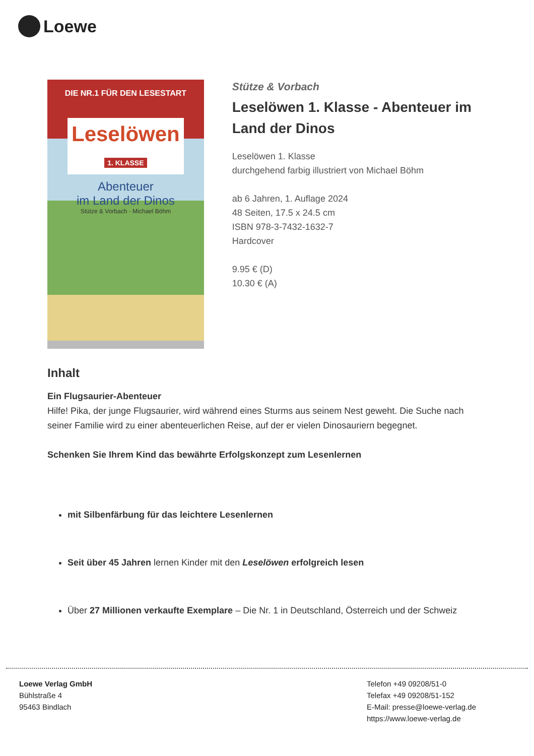Loewe
DIE NR.1 FÜR DEN LESESTART
Leselöwen
1. KLASSE
Abenteuer
im Land der Dinos
Stütze & Vorbach · Michael Böhm
Stütze & Vorbach
Leselöwen 1. Klasse - Abenteuer im Land der Dinos
Leselöwen 1. Klasse
durchgehend farbig illustriert von Michael Böhm
ab 6 Jahren, 1. Auflage 2024
48 Seiten, 17.5 x 24.5 cm
ISBN 978-3-7432-1632-7
Hardcover
9.95 € (D)
10.30 € (A)
Inhalt
Ein Flugsaurier-Abenteuer
Hilfe! Pika, der junge Flugsaurier, wird während eines Sturms aus seinem Nest geweht. Die Suche nach seiner Familie wird zu einer abenteuerlichen Reise, auf der er vielen Dinosauriern begegnet.
Schenken Sie Ihrem Kind das bewährte Erfolgskonzept zum Lesenlernen
mit Silbenfärbung für das leichtere Lesenlernen
Seit über 45 Jahren lernen Kinder mit den Leselöwen erfolgreich lesen
Über 27 Millionen verkaufte Exemplare – Die Nr. 1 in Deutschland, Österreich und der Schweiz
Loewe Verlag GmbH
Bühlstraße 4
95463 Bindlach
Telefon +49 09208/51-0
Telefax +49 09208/51-152
E-Mail: presse@loewe-verlag.de
https://www.loewe-verlag.de